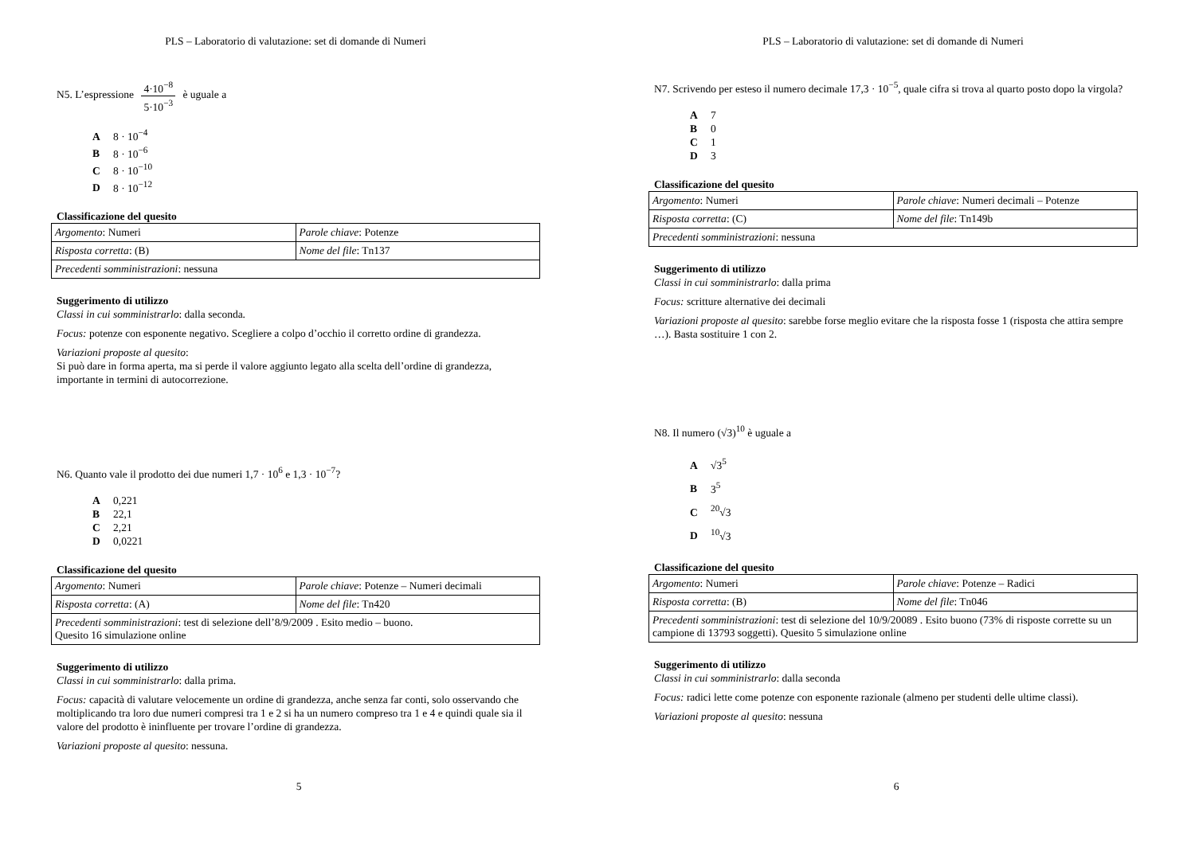PLS – Laboratorio di valutazione: set di domande di Numeri
N5. L’espressione 4·10<sup>−8</sup> 5·10<sup>−3</sup> è uguale a
A 8 · 10<sup>−4</sup>
B 8 · 10<sup>−6</sup>
C 8 · 10<sup>−10</sup>
D 8 · 10<sup>−12</sup>
Classificazione del quesito
| Argomento : Numeri | Parole chiave : Potenze |
| Risposta corretta : (B) | Nome del file : Tn137 |
| Precedenti somministrazioni : nessuna | |
Suggerimento di utilizzo
Classi in cui somministrarlo: dalla seconda.
Focus: potenze con esponente negativo. Scegliere a colpo d’occhio il corretto ordine di grandezza.
Variazioni proposte al quesito:
Si può dare in forma aperta, ma si perde il valore aggiunto legato alla scelta dell’ordine di grandezza, importante in termini di autocorrezione.
N6. Quanto vale il prodotto dei due numeri 1,7 · 10<sup>6</sup> e 1,3 · 10<sup>−7</sup>?
A 0,221
B 22,1
C 2,21
D 0,0221
Classificazione del quesito
| Argomento : Numeri | Parole chiave : Potenze – Numeri decimali |
| Risposta corretta : (A) | Nome del file : Tn420 |
| Precedenti somministrazioni : test di selezione dell’8/9/2009 . Esito medio – buono. Quesito 16 simulazione online | |
Suggerimento di utilizzo
Classi in cui somministrarlo: dalla prima.
Focus: capacità di valutare velocemente un ordine di grandezza, anche senza far conti, solo osservando che moltiplicando tra loro due numeri compresi tra 1 e 2 si ha un numero compreso tra 1 e 4 e quindi quale sia il valore del prodotto è ininfluente per trovare l’ordine di grandezza.
Variazioni proposte al quesito: nessuna.
5
PLS – Laboratorio di valutazione: set di domande di Numeri
N7. Scrivendo per esteso il numero decimale 17,3 · 10<sup>−5</sup>, quale cifra si trova al quarto posto dopo la virgola?
A 7
B 0
C 1
D 3
Classificazione del quesito
| Argomento : Numeri | Parole chiave : Numeri decimali – Potenze |
| Risposta corretta : (C) | Nome del file : Tn149b |
| Precedenti somministrazioni : nessuna | |
Suggerimento di utilizzo
Classi in cui somministrarlo: dalla prima
Focus: scritture alternative dei decimali
Variazioni proposte al quesito: sarebbe forse meglio evitare che la risposta fosse 1 (risposta che attira sempre …). Basta sostituire 1 con 2.
N8. Il numero (√3)<sup>10</sup> è uguale a
A √3<sup>5</sup>
B 3<sup>5</sup>
C<sup>20</sup>√3
D<sup>10</sup>√3
Classificazione del quesito
| Argomento : Numeri | Parole chiave : Potenze – Radici |
| Risposta corretta : (B) | Nome del file : Tn046 |
| Precedenti somministrazioni : test di selezione del 10/9/20089 . Esito buono (73% di risposte corrette su un campione di 13793 soggetti). Quesito 5 simulazione online | |
Suggerimento di utilizzo
Classi in cui somministrarlo: dalla seconda
Focus: radici lette come potenze con esponente razionale (almeno per studenti delle ultime classi).
Variazioni proposte al quesito: nessuna
6